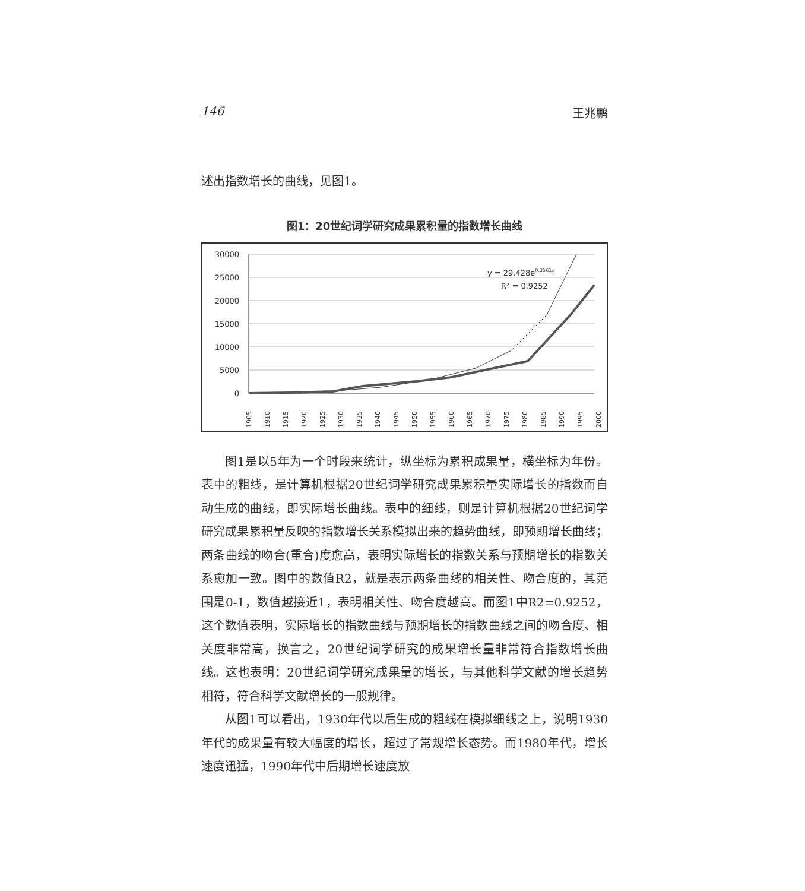146 王兆鹏
述出指数增长的曲线，见图1。
图1：20世纪词学研究成果累积量的指数增长曲线
30000
25000
20000
15000
10000
5000
0
y = 29.428e0.3561x
R² = 0.9252
1905
1910
1915
1920
1925
1930
1935
1940
1945
1950
1955
1960
1965
1970
1975
1980
1985
1990
1995
2000
图1是以5年为一个时段来统计，纵坐标为累积成果量，横坐标为年份。表中的粗线，是计算机根据20世纪词学研究成果累积量实际增长的指数而自动生成的曲线，即实际增长曲线。表中的细线，则是计算机根据20世纪词学研究成果累积量反映的指数增长关系模拟出来的趋势曲线，即预期增长曲线；两条曲线的吻合(重合)度愈高，表明实际增长的指数关系与预期增长的指数关系愈加一致。图中的数值R2，就是表示两条曲线的相关性、吻合度的，其范围是0-1，数值越接近1，表明相关性、吻合度越高。而图1中R2=0.9252，这个数值表明，实际增长的指数曲线与预期增长的指数曲线之间的吻合度、相关度非常高，换言之，20世纪词学研究的成果增长量非常符合指数增长曲线。这也表明：20世纪词学研究成果量的增长，与其他科学文献的增长趋势相符，符合科学文献增长的一般规律。
从图1可以看出，1930年代以后生成的粗线在模拟细线之上，说明1930年代的成果量有较大幅度的增长，超过了常规增长态势。而1980年代，增长速度迅猛，1990年代中后期增长速度放